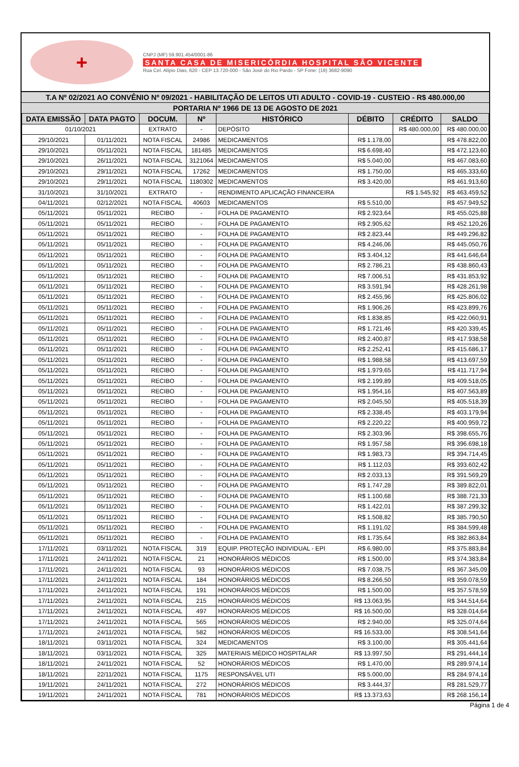+
CNPJ (MF) 59.901.454/0001-86
SANTA CASA DE MISERICÓRDIA HOSPITAL SÃO VICENTE
Rua Cel. Alípio Dias, 620 - CEP 13.720-000 - São José do Rio Pardo - SP Fone: (19) 3682-9090
T.A Nº 02/2021 AO CONVÊNIO Nº 09/2021 - HABILITAÇÃO DE LEITOS UTI ADULTO - COVID-19 - CUSTEIO - R$ 480.000,00
PORTARIA Nº 1966 DE 13 DE AGOSTO DE 2021
| DATA EMISSÃO | DATA PAGTO | DOCUM. | Nº | HISTÓRICO | DÉBITO | CRÉDITO | SALDO |
| --- | --- | --- | --- | --- | --- | --- | --- |
| 01/10/2021 | | EXTRATO | - | DEPÓSITO | | R$ 480.000,00 | R$ 480.000,00 |
| 29/10/2021 | 01/11/2021 | NOTA FISCAL | 24986 | MEDICAMENTOS | R$ 1.178,00 | | R$ 478.822,00 |
| 29/10/2021 | 05/11/2021 | NOTA FISCAL | 181485 | MEDICAMENTOS | R$ 6.698,40 | | R$ 472.123,60 |
| 29/10/2021 | 26/11/2021 | NOTA FISCAL | 3121064 | MEDICAMENTOS | R$ 5.040,00 | | R$ 467.083,60 |
| 29/10/2021 | 29/11/2021 | NOTA FISCAL | 17262 | MEDICAMENTOS | R$ 1.750,00 | | R$ 465.333,60 |
| 29/10/2021 | 29/11/2021 | NOTA FISCAL | 1180302 | MEDICAMENTOS | R$ 3.420,00 | | R$ 461.913,60 |
| 31/10/2021 | 31/10/2021 | EXTRATO | - | RENDIMENTO APLICAÇÃO FINANCEIRA | | R$ 1.545,92 | R$ 463.459,52 |
| 04/11/2021 | 02/12/2021 | NOTA FISCAL | 40603 | MEDICAMENTOS | R$ 5.510,00 | | R$ 457.949,52 |
| 05/11/2021 | 05/11/2021 | RECIBO | - | FOLHA DE PAGAMENTO | R$ 2.923,64 | | R$ 455.025,88 |
| 05/11/2021 | 05/11/2021 | RECIBO | - | FOLHA DE PAGAMENTO | R$ 2.905,62 | | R$ 452.120,26 |
| 05/11/2021 | 05/11/2021 | RECIBO | - | FOLHA DE PAGAMENTO | R$ 2.823,44 | | R$ 449.296,82 |
| 05/11/2021 | 05/11/2021 | RECIBO | - | FOLHA DE PAGAMENTO | R$ 4.246,06 | | R$ 445.050,76 |
| 05/11/2021 | 05/11/2021 | RECIBO | - | FOLHA DE PAGAMENTO | R$ 3.404,12 | | R$ 441.646,64 |
| 05/11/2021 | 05/11/2021 | RECIBO | - | FOLHA DE PAGAMENTO | R$ 2.786,21 | | R$ 438.860,43 |
| 05/11/2021 | 05/11/2021 | RECIBO | - | FOLHA DE PAGAMENTO | R$ 7.006,51 | | R$ 431.853,92 |
| 05/11/2021 | 05/11/2021 | RECIBO | - | FOLHA DE PAGAMENTO | R$ 3.591,94 | | R$ 428.261,98 |
| 05/11/2021 | 05/11/2021 | RECIBO | - | FOLHA DE PAGAMENTO | R$ 2.455,96 | | R$ 425.806,02 |
| 05/11/2021 | 05/11/2021 | RECIBO | - | FOLHA DE PAGAMENTO | R$ 1.906,26 | | R$ 423.899,76 |
| 05/11/2021 | 05/11/2021 | RECIBO | - | FOLHA DE PAGAMENTO | R$ 1.838,85 | | R$ 422.060,91 |
| 05/11/2021 | 05/11/2021 | RECIBO | - | FOLHA DE PAGAMENTO | R$ 1.721,46 | | R$ 420.339,45 |
| 05/11/2021 | 05/11/2021 | RECIBO | - | FOLHA DE PAGAMENTO | R$ 2.400,87 | | R$ 417.938,58 |
| 05/11/2021 | 05/11/2021 | RECIBO | - | FOLHA DE PAGAMENTO | R$ 2.252,41 | | R$ 415.686,17 |
| 05/11/2021 | 05/11/2021 | RECIBO | - | FOLHA DE PAGAMENTO | R$ 1.988,58 | | R$ 413.697,59 |
| 05/11/2021 | 05/11/2021 | RECIBO | - | FOLHA DE PAGAMENTO | R$ 1.979,65 | | R$ 411.717,94 |
| 05/11/2021 | 05/11/2021 | RECIBO | - | FOLHA DE PAGAMENTO | R$ 2.199,89 | | R$ 409.518,05 |
| 05/11/2021 | 05/11/2021 | RECIBO | - | FOLHA DE PAGAMENTO | R$ 1.954,16 | | R$ 407.563,89 |
| 05/11/2021 | 05/11/2021 | RECIBO | - | FOLHA DE PAGAMENTO | R$ 2.045,50 | | R$ 405.518,39 |
| 05/11/2021 | 05/11/2021 | RECIBO | - | FOLHA DE PAGAMENTO | R$ 2.338,45 | | R$ 403.179,94 |
| 05/11/2021 | 05/11/2021 | RECIBO | - | FOLHA DE PAGAMENTO | R$ 2.220,22 | | R$ 400.959,72 |
| 05/11/2021 | 05/11/2021 | RECIBO | - | FOLHA DE PAGAMENTO | R$ 2.303,96 | | R$ 398.655,76 |
| 05/11/2021 | 05/11/2021 | RECIBO | - | FOLHA DE PAGAMENTO | R$ 1.957,58 | | R$ 396.698,18 |
| 05/11/2021 | 05/11/2021 | RECIBO | - | FOLHA DE PAGAMENTO | R$ 1.983,73 | | R$ 394.714,45 |
| 05/11/2021 | 05/11/2021 | RECIBO | - | FOLHA DE PAGAMENTO | R$ 1.112,03 | | R$ 393.602,42 |
| 05/11/2021 | 05/11/2021 | RECIBO | - | FOLHA DE PAGAMENTO | R$ 2.033,13 | | R$ 391.569,29 |
| 05/11/2021 | 05/11/2021 | RECIBO | - | FOLHA DE PAGAMENTO | R$ 1.747,28 | | R$ 389.822,01 |
| 05/11/2021 | 05/11/2021 | RECIBO | - | FOLHA DE PAGAMENTO | R$ 1.100,68 | | R$ 388.721,33 |
| 05/11/2021 | 05/11/2021 | RECIBO | - | FOLHA DE PAGAMENTO | R$ 1.422,01 | | R$ 387.299,32 |
| 05/11/2021 | 05/11/2021 | RECIBO | - | FOLHA DE PAGAMENTO | R$ 1.508,82 | | R$ 385.790,50 |
| 05/11/2021 | 05/11/2021 | RECIBO | - | FOLHA DE PAGAMENTO | R$ 1.191,02 | | R$ 384.599,48 |
| 05/11/2021 | 05/11/2021 | RECIBO | - | FOLHA DE PAGAMENTO | R$ 1.735,64 | | R$ 382.863,84 |
| 17/11/2021 | 03/11/2021 | NOTA FISCAL | 319 | EQUIP. PROTEÇÃO INDIVIDUAL - EPI | R$ 6.980,00 | | R$ 375.883,84 |
| 17/11/2021 | 24/11/2021 | NOTA FISCAL | 21 | HONORÁRIOS MÉDICOS | R$ 1.500,00 | | R$ 374.383,84 |
| 17/11/2021 | 24/11/2021 | NOTA FISCAL | 93 | HONORÁRIOS MÉDICOS | R$ 7.038,75 | | R$ 367.345,09 |
| 17/11/2021 | 24/11/2021 | NOTA FISCAL | 184 | HONORÁRIOS MÉDICOS | R$ 8.266,50 | | R$ 359.078,59 |
| 17/11/2021 | 24/11/2021 | NOTA FISCAL | 191 | HONORÁRIOS MÉDICOS | R$ 1.500,00 | | R$ 357.578,59 |
| 17/11/2021 | 24/11/2021 | NOTA FISCAL | 215 | HONORÁRIOS MÉDICOS | R$ 13.063,95 | | R$ 344.514,64 |
| 17/11/2021 | 24/11/2021 | NOTA FISCAL | 497 | HONORÁRIOS MÉDICOS | R$ 16.500,00 | | R$ 328.014,64 |
| 17/11/2021 | 24/11/2021 | NOTA FISCAL | 565 | HONORÁRIOS MÉDICOS | R$ 2.940,00 | | R$ 325.074,64 |
| 17/11/2021 | 24/11/2021 | NOTA FISCAL | 582 | HONORÁRIOS MÉDICOS | R$ 16.533,00 | | R$ 308.541,64 |
| 18/11/2021 | 03/11/2021 | NOTA FISCAL | 324 | MEDICAMENTOS | R$ 3.100,00 | | R$ 305.441,64 |
| 18/11/2021 | 03/11/2021 | NOTA FISCAL | 325 | MATERIAIS MÉDICO HOSPITALAR | R$ 13.997,50 | | R$ 291.444,14 |
| 18/11/2021 | 24/11/2021 | NOTA FISCAL | 52 | HONORÁRIOS MÉDICOS | R$ 1.470,00 | | R$ 289.974,14 |
| 18/11/2021 | 22/11/2021 | NOTA FISCAL | 1175 | RESPONSÁVEL UTI | R$ 5.000,00 | | R$ 284.974,14 |
| 19/11/2021 | 24/11/2021 | NOTA FISCAL | 272 | HONORÁRIOS MÉDICOS | R$ 3.444,37 | | R$ 281.529,77 |
| 19/11/2021 | 24/11/2021 | NOTA FISCAL | 781 | HONORÁRIOS MÉDICOS | R$ 13.373,63 | | R$ 268.156,14 |
Página 1 de 4